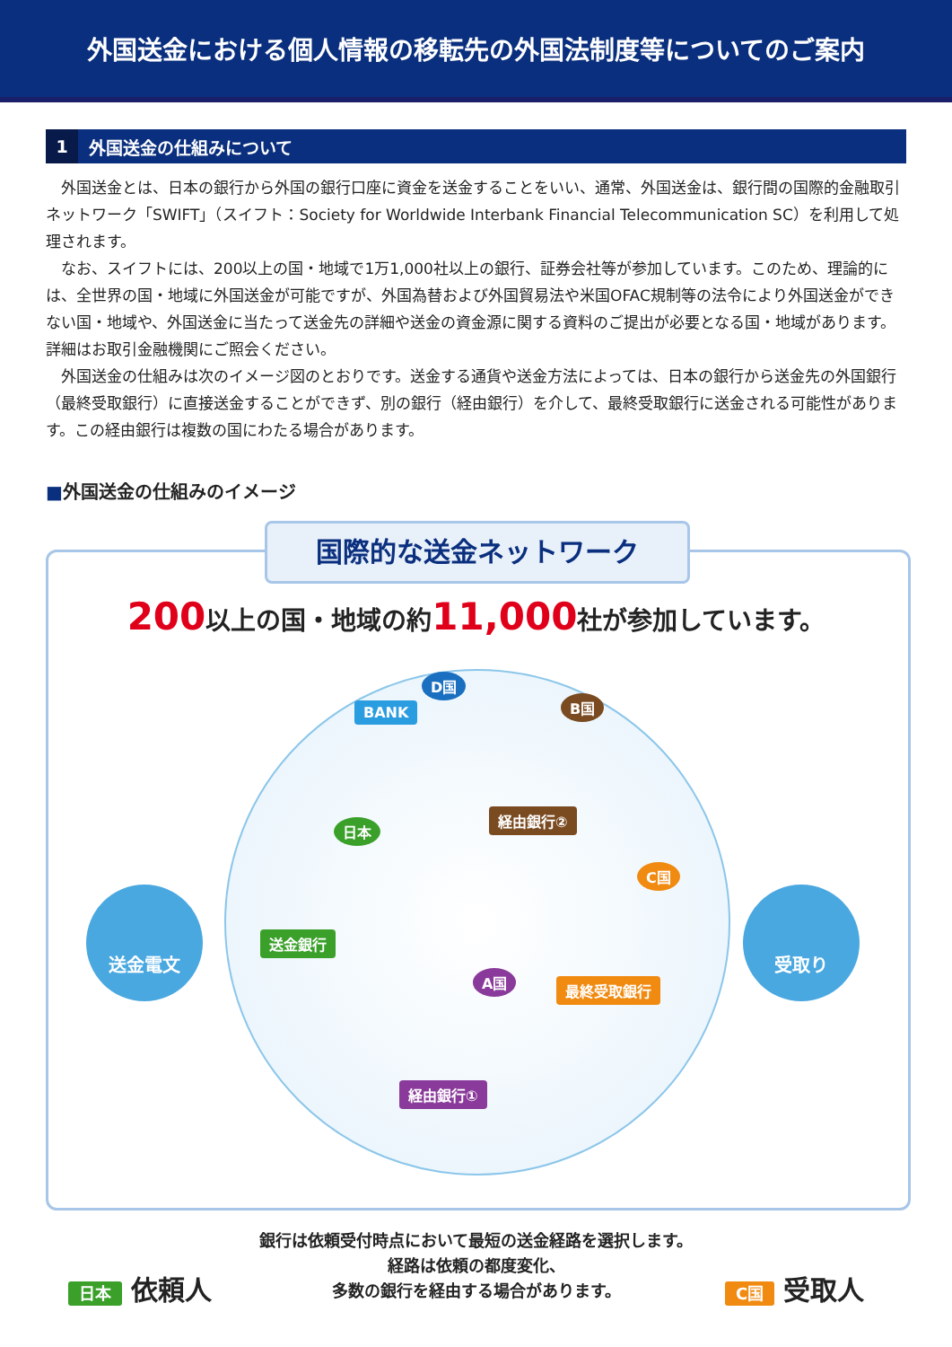外国送金における個人情報の移転先の外国法制度等についてのご案内
1 外国送金の仕組みについて
外国送金とは、日本の銀行から外国の銀行口座に資金を送金することをいい、通常、外国送金は、銀行間の国際的金融取引ネットワーク「SWIFT」（スイフト：Society for Worldwide Interbank Financial Telecommunication SC）を利用して処理されます。
なお、スイフトには、200以上の国・地域で1万1,000社以上の銀行、証券会社等が参加しています。このため、理論的には、全世界の国・地域に外国送金が可能ですが、外国為替および外国貿易法や米国OFAC規制等の法令により外国送金ができない国・地域や、外国送金に当たって送金先の詳細や送金の資金源に関する資料のご提出が必要となる国・地域があります。詳細はお取引金融機関にご照会ください。
外国送金の仕組みは次のイメージ図のとおりです。送金する通貨や送金方法によっては、日本の銀行から送金先の外国銀行（最終受取銀行）に直接送金することができず、別の銀行（経由銀行）を介して、最終受取銀行に送金される可能性があります。この経由銀行は複数の国にわたる場合があります。
■外国送金の仕組みのイメージ
国際的な送金ネットワーク
200以上の国・地域の約11,000社が参加しています。
D国
BANK B国
経由銀行②
日本
送金銀行
C国
最終受取銀行
A国
経由銀行①
送金電文 受取り
銀行は依頼受付時点において最短の送金経路を選択します。
経路は依頼の都度変化、
多数の銀行を経由する場合があります。
日本 依頼人 C国 受取人